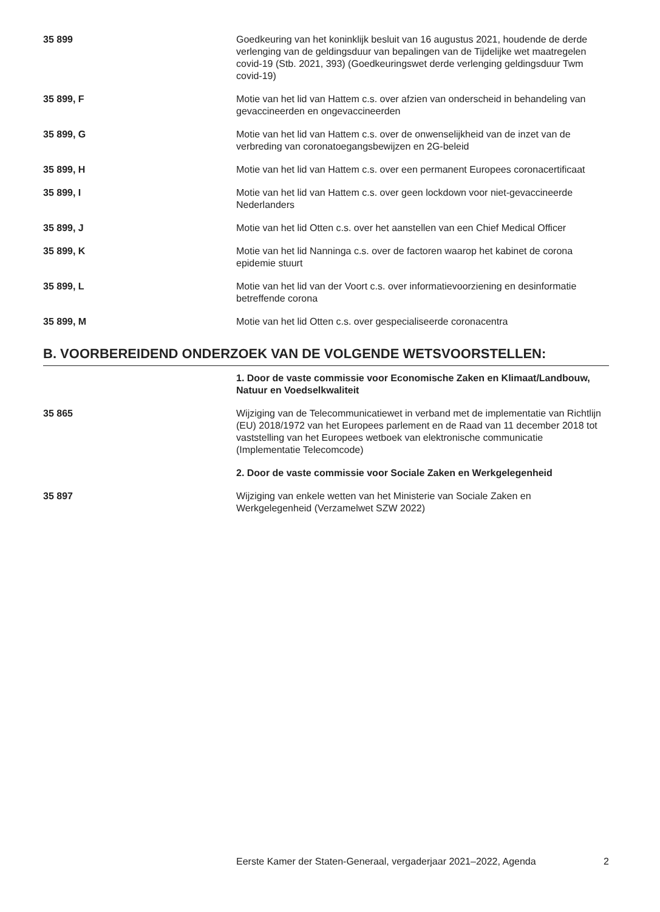35 899 Goedkeuring van het koninklijk besluit van 16 augustus 2021, houdende de derde verlenging van de geldingsduur van bepalingen van de Tijdelijke wet maatregelen covid-19 (Stb. 2021, 393) (Goedkeuringswet derde verlenging geldingsduur Twm covid-19)
35 899, F Motie van het lid van Hattem c.s. over afzien van onderscheid in behandeling van gevaccineerden en ongevaccineerden
35 899, G Motie van het lid van Hattem c.s. over de onwenselijkheid van de inzet van de verbreding van coronatoegangsbewijzen en 2G-beleid
35 899, H Motie van het lid van Hattem c.s. over een permanent Europees coronacertificaat
35 899, I Motie van het lid van Hattem c.s. over geen lockdown voor niet-gevaccineerde Nederlanders
35 899, J Motie van het lid Otten c.s. over het aanstellen van een Chief Medical Officer
35 899, K Motie van het lid Nanninga c.s. over de factoren waarop het kabinet de corona epidemie stuurt
35 899, L Motie van het lid van der Voort c.s. over informatievoorziening en desinformatie betreffende corona
35 899, M Motie van het lid Otten c.s. over gespecialiseerde coronacentra
B. VOORBEREIDEND ONDERZOEK VAN DE VOLGENDE WETSVOORSTELLEN:
1. Door de vaste commissie voor Economische Zaken en Klimaat/Landbouw, Natuur en Voedselkwaliteit
35 865 Wijziging van de Telecommunicatiewet in verband met de implementatie van Richtlijn (EU) 2018/1972 van het Europees parlement en de Raad van 11 december 2018 tot vaststelling van het Europees wetboek van elektronische communicatie (Implementatie Telecomcode)
2. Door de vaste commissie voor Sociale Zaken en Werkgelegenheid
35 897 Wijziging van enkele wetten van het Ministerie van Sociale Zaken en Werkgelegenheid (Verzamelwet SZW 2022)
Eerste Kamer der Staten-Generaal, vergaderjaar 2021–2022, Agenda 2